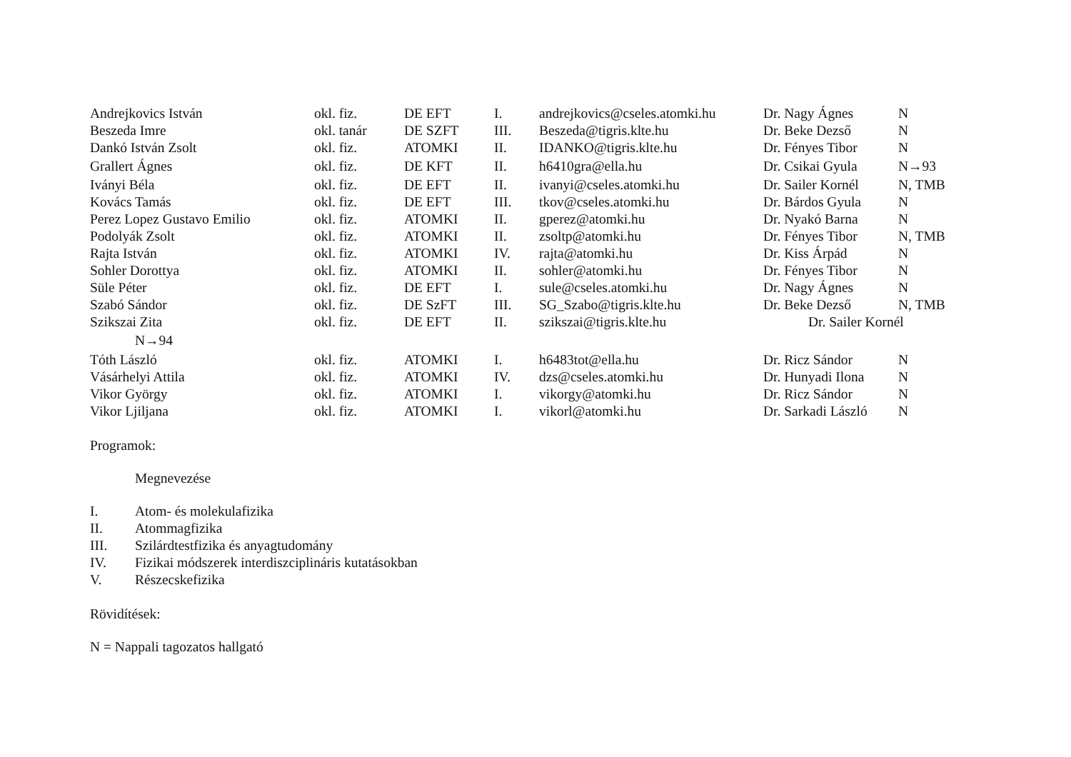| Andrejkovics István | okl. fiz. | DE EFT | I. | andrejkovics@cseles.atomki.hu | Dr. Nagy Ágnes | N |
| Beszeda Imre | okl. tanár | DE SZFT | III. | Beszeda@tigris.klte.hu | Dr. Beke Dezső | N |
| Dankó István Zsolt | okl. fiz. | ATOMKI | II. | IDANKO@tigris.klte.hu | Dr. Fényes Tibor | N |
| Grallert Ágnes | okl. fiz. | DE KFT | II. | h6410gra@ella.hu | Dr. Csikai Gyula | N→93 |
| Iványi Béla | okl. fiz. | DE EFT | II. | ivanyi@cseles.atomki.hu | Dr. Sailer Kornél | N, TMB |
| Kovács Tamás | okl. fiz. | DE EFT | III. | tkov@cseles.atomki.hu | Dr. Bárdos Gyula | N |
| Perez Lopez Gustavo Emilio | okl. fiz. | ATOMKI | II. | gperez@atomki.hu | Dr. Nyakó Barna | N |
| Podolyák Zsolt | okl. fiz. | ATOMKI | II. | zsoltp@atomki.hu | Dr. Fényes Tibor | N, TMB |
| Rajta István | okl. fiz. | ATOMKI | IV. | rajta@atomki.hu | Dr. Kiss Árpád | N |
| Sohler Dorottya | okl. fiz. | ATOMKI | II. | sohler@atomki.hu | Dr. Fényes Tibor | N |
| Süle Péter | okl. fiz. | DE EFT | I. | sule@cseles.atomki.hu | Dr. Nagy Ágnes | N |
| Szabó Sándor | okl. fiz. | DE SzFT | III. | SG_Szabo@tigris.klte.hu | Dr. Beke Dezső | N, TMB |
| Szikszai Zita | okl. fiz. | DE EFT | II. | szikszai@tigris.klte.hu | Dr. Sailer Kornél | |
| N→94 | | | | | | |
| Tóth László | okl. fiz. | ATOMKI | I. | h6483tot@ella.hu | Dr. Ricz Sándor | N |
| Vásárhelyi Attila | okl. fiz. | ATOMKI | IV. | dzs@cseles.atomki.hu | Dr. Hunyadi Ilona | N |
| Vikor György | okl. fiz. | ATOMKI | I. | vikorgy@atomki.hu | Dr. Ricz Sándor | N |
| Vikor Ljiljana | okl. fiz. | ATOMKI | I. | vikorl@atomki.hu | Dr. Sarkadi László | N |
Programok:
Megnevezése
| I. | Atom- és molekulafizika |
| II. | Atommagfizika |
| III. | Szilárdtestfizika és anyagtudomány |
| IV. | Fizikai módszerek interdiszciplináris kutatásokban |
| V. | Részecskefizika |
Rövidítések:
N = Nappali tagozatos hallgató